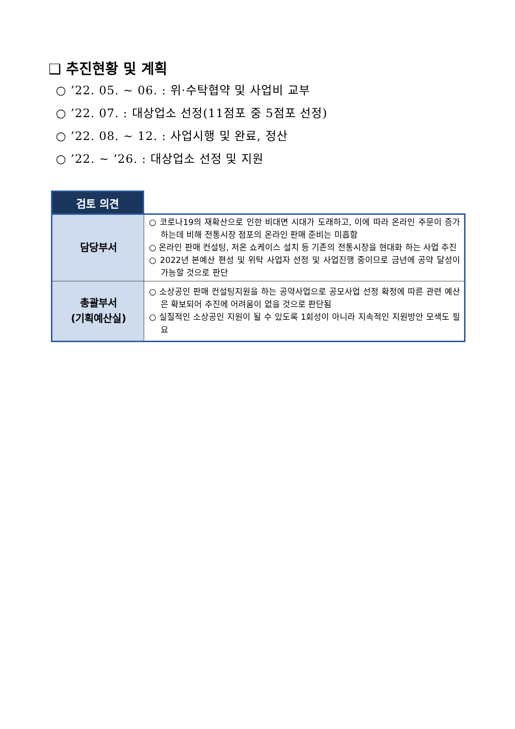❑ 추진현황 및 계획
○ ’22. 05. ~ 06. : 위·수탁협약 및 사업비 교부
○ ’22. 07. : 대상업소 선정(11점포 중 5점포 선정)
○ ’22. 08. ~ 12. : 사업시행 및 완료, 정산
○ ’22. ~ ’26. : 대상업소 선정 및 지원
검토 의견
| 담당부서 | ○ 코로나19의 재확산으로 인한 비대면 시대가 도래하고, 이에 따라 온라인 주문이 증가하는데 비해 전통시장 점포의 온라인 판매 준비는 미흡함 ○ 온라인 판매 컨설팅, 저온 쇼케이스 설치 등 기존의 전통시장을 현대화 하는 사업 추진 ○ 2022년 본예산 편성 및 위탁 사업자 선정 및 사업진행 중이므로 금년에 공약 달성이 가능할 것으로 판단 |
| 총괄부서 (기획예산실) | ○ 소상공인 판매 컨설팅지원을 하는 공약사업으로 공모사업 선정 확정에 따른 관련 예산은 확보되어 추진에 어려움이 없을 것으로 판단됨 ○ 실질적인 소상공인 지원이 될 수 있도록 1회성이 아니라 지속적인 지원방안 모색도 필요 |